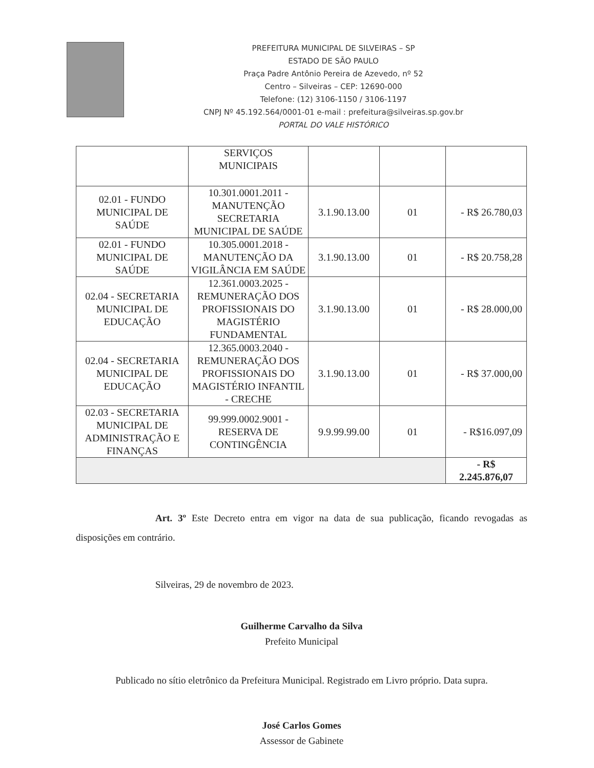PREFEITURA MUNICIPAL DE SILVEIRAS – SP
ESTADO DE SÃO PAULO
Praça Padre Antônio Pereira de Azevedo, nº 52
Centro – Silveiras – CEP: 12690-000
Telefone: (12) 3106-1150 / 3106-1197
CNPJ Nº 45.192.564/0001-01 e-mail : prefeitura@silveiras.sp.gov.br
PORTAL DO VALE HISTÓRICO
| | SERVIÇOS MUNICIPAIS | | | |
| 02.01 - FUNDO MUNICIPAL DE SAÚDE | 10.301.0001.2011 - MANUTENÇÃO SECRETARIA MUNICIPAL DE SAÚDE | 3.1.90.13.00 | 01 | - R$ 26.780,03 |
| 02.01 - FUNDO MUNICIPAL DE SAÚDE | 10.305.0001.2018 - MANUTENÇÃO DA VIGILÂNCIA EM SAÚDE | 3.1.90.13.00 | 01 | - R$ 20.758,28 |
| 02.04 - SECRETARIA MUNICIPAL DE EDUCAÇÃO | 12.361.0003.2025 - REMUNERAÇÃO DOS PROFISSIONAIS DO MAGISTÉRIO FUNDAMENTAL | 3.1.90.13.00 | 01 | - R$ 28.000,00 |
| 02.04 - SECRETARIA MUNICIPAL DE EDUCAÇÃO | 12.365.0003.2040 - REMUNERAÇÃO DOS PROFISSIONAIS DO MAGISTÉRIO INFANTIL - CRECHE | 3.1.90.13.00 | 01 | - R$ 37.000,00 |
| 02.03 - SECRETARIA MUNICIPAL DE ADMINISTRAÇÃO E FINANÇAS | 99.999.0002.9001 - RESERVA DE CONTINGÊNCIA | 9.9.99.99.00 | 01 | - R$16.097,09 |
| | | | | - R$ 2.245.876,07 |
Art. 3º Este Decreto entra em vigor na data de sua publicação, ficando revogadas as disposições em contrário.
Silveiras, 29 de novembro de 2023.
Guilherme Carvalho da Silva
Prefeito Municipal
Publicado no sítio eletrônico da Prefeitura Municipal. Registrado em Livro próprio. Data supra.
José Carlos Gomes
Assessor de Gabinete